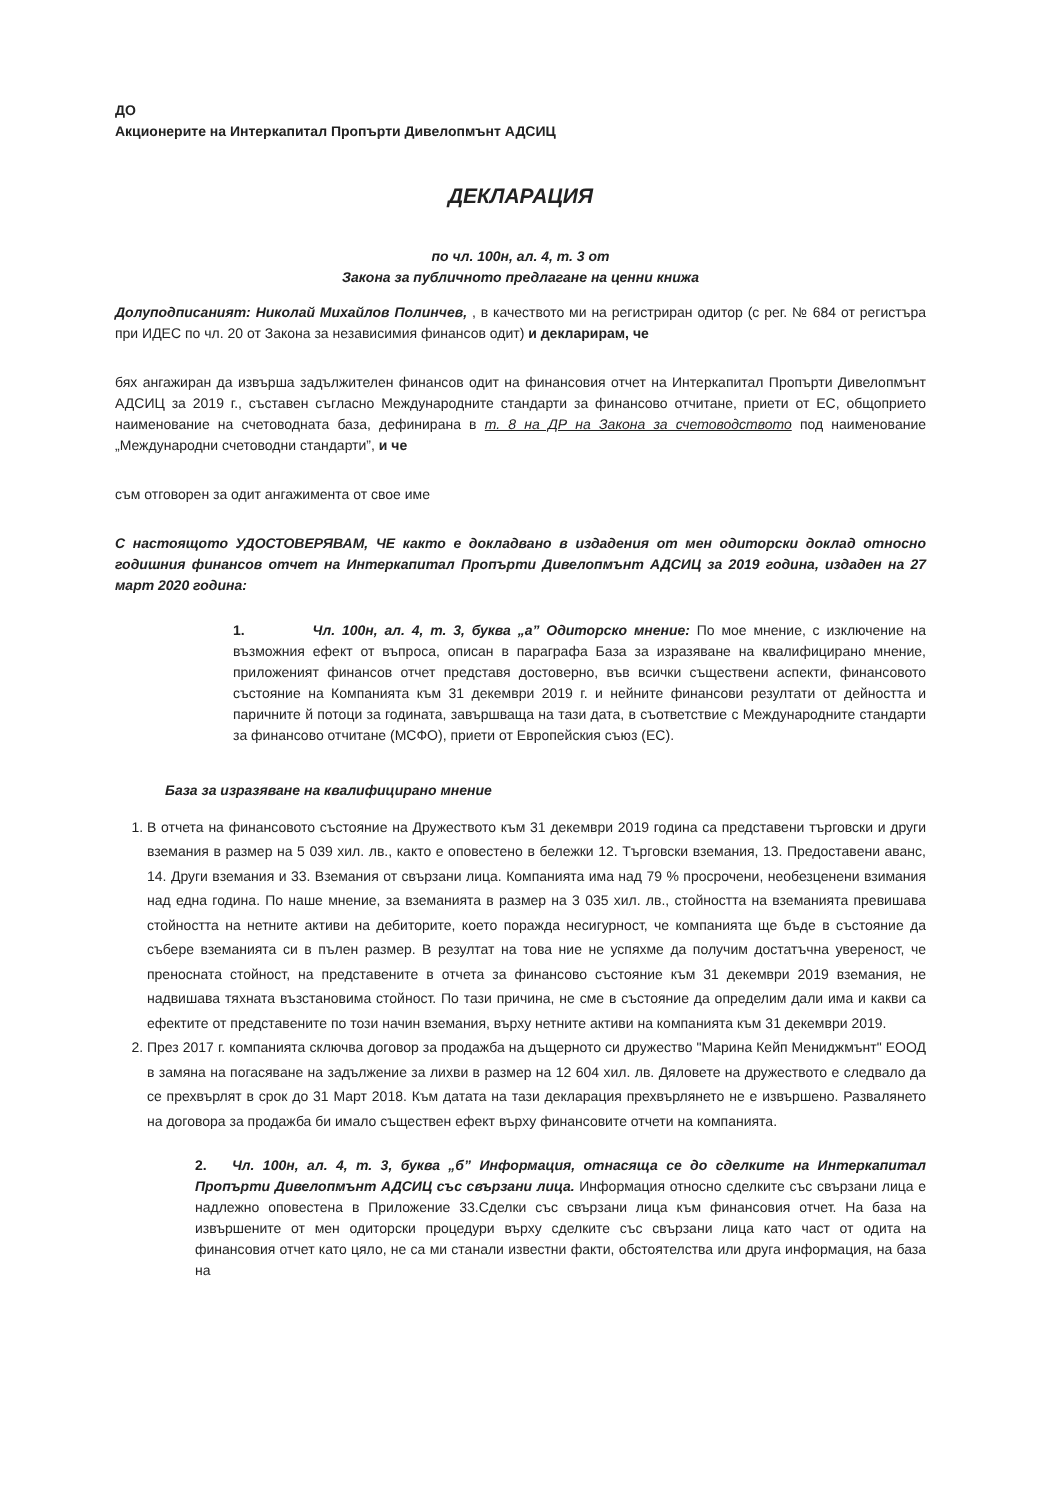ДО
Акционерите на Интеркапитал Пропърти Дивелопмънт АДСИЦ
ДЕКЛАРАЦИЯ
по чл. 100н, ал. 4, т. 3 от
Закона за публичното предлагане на ценни книжа
Долуподписаният: Николай Михайлов Полинчев, , в качеството ми на регистриран одитор (с рег. № 684 от регистъра при ИДЕС по чл. 20 от Закона за независимия финансов одит) и декларирам, че
бях ангажиран да извърша задължителен финансов одит на финансовия отчет на Интеркапитал Пропърти Дивелопмънт АДСИЦ за 2019 г., съставен съгласно Международните стандарти за финансово отчитане, приети от ЕС, общоприето наименование на счетоводната база, дефинирана в т. 8 на ДР на Закона за счетоводството под наименование „Международни счетоводни стандарти”, и че
съм отговорен за одит ангажимента от свое име
С настоящото УДОСТОВЕРЯВАМ, ЧЕ както е докладвано в издадения от мен одиторски доклад относно годишния финансов отчет на Интеркапитал Пропърти Дивелопмънт АДСИЦ за 2019 година, издаден на 27 март 2020 година:
1. Чл. 100н, ал. 4, т. 3, буква „а” Одиторско мнение: По мое мнение, с изключение на възможния ефект от въпроса, описан в параграфа База за изразяване на квалифицирано мнение, приложеният финансов отчет представя достоверно, във всички съществени аспекти, финансовото състояние на Компанията към 31 декември 2019 г. и нейните финансови резултати от дейността и паричните й потоци за годината, завършваща на тази дата, в съответствие с Международните стандарти за финансово отчитане (МСФО), приети от Европейския съюз (ЕС).
База за изразяване на квалифицирано мнение
1. В отчета на финансовото състояние на Дружеството към 31 декември 2019 година са представени търговски и други вземания в размер на 5 039 хил. лв., както е оповестено в бележки 12. Търговски вземания, 13. Предоставени аванс, 14. Други вземания и 33. Вземания от свързани лица. Компанията има над 79 % просрочени, необезценени взимания над една година. По наше мнение, за вземанията в размер на 3 035 хил. лв., стойността на вземанията превишава стойността на нетните активи на дебиторите, което поражда несигурност, че компанията ще бъде в състояние да събере вземанията си в пълен размер. В резултат на това ние не успяхме да получим достатъчна увереност, че преносната стойност, на представените в отчета за финансово състояние към 31 декември 2019 вземания, не надвишава тяхната възстановима стойност. По тази причина, не сме в състояние да определим дали има и какви са ефектите от представените по този начин вземания, върху нетните активи на компанията към 31 декември 2019.
2. През 2017 г. компанията сключва договор за продажба на дъщерното си дружество "Марина Кейп Мениджмънт" ЕООД в замяна на погасяване на задължение за лихви в размер на 12 604 хил. лв. Дяловете на дружеството е следвало да се прехвърлят в срок до 31 Март 2018. Към датата на тази декларация прехвърлянето не е извършено. Развалянето на договора за продажба би имало съществен ефект върху финансовите отчети на компанията.
2. Чл. 100н, ал. 4, т. 3, буква „б” Информация, отнасяща се до сделките на Интеркапитал Пропърти Дивелопмънт АДСИЦ със свързани лица. Информация относно сделките със свързани лица е надлежно оповестена в Приложение 33.Сделки със свързани лица към финансовия отчет. На база на извършените от мен одиторски процедури върху сделките със свързани лица като част от одита на финансовия отчет като цяло, не са ми станали известни факти, обстоятелства или друга информация, на база на